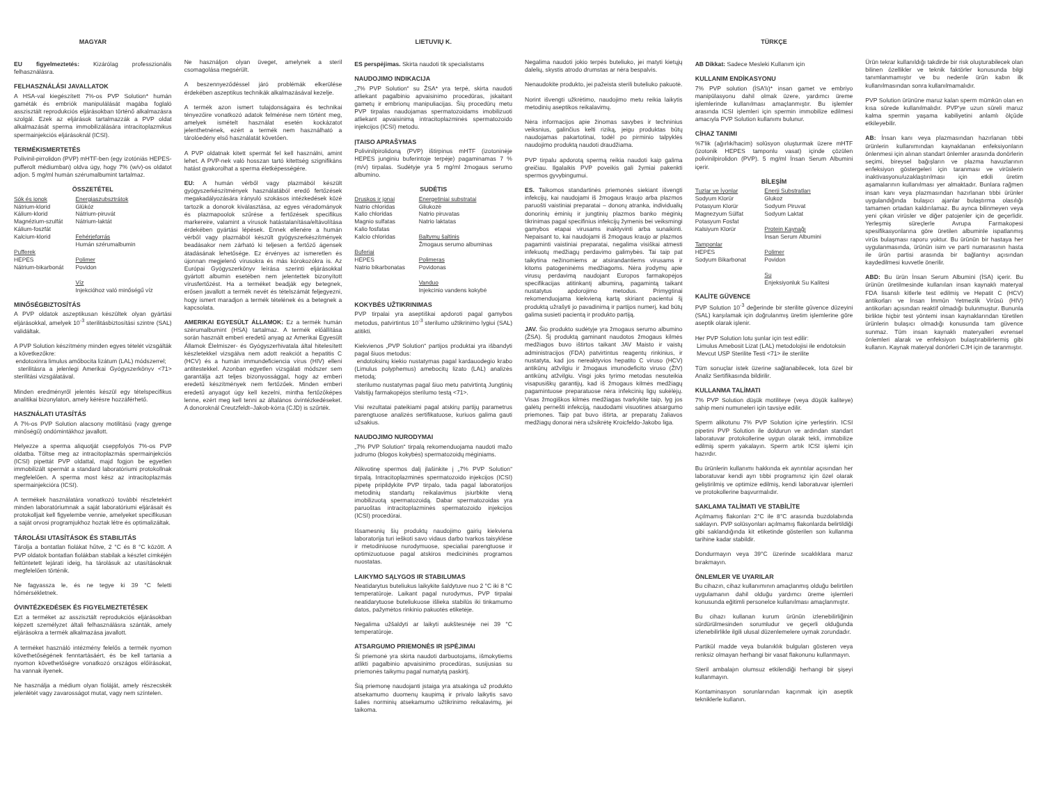MAGYAR
EU figyelmeztetés: Kizárólag professzionális felhasználásra.
FELHASZNÁLÁSI JAVALLATOK
A HSA-val kiegészített 7%-os PVP Solution* humán gaméták és embriók manipulálását magába foglaló asszisztált reprodukciós eljárásokban történő alkalmazásra szolgál. Ezek az eljárások tartalmazzák a PVP oldat alkalmazását sperma immobilizálására intracitoplazmikus spermainjekciós eljárásoknál (ICSI).
TERMÉKISMERTETÉS
Polivinil-pirrolidon (PVP) mHTF-ben (egy izotóniás HEPES-pufferolt médiumban) oldva úgy, hogy 7% (w/v)-os oldatot adjon. 5 mg/ml humán szérumalbumint tartalmaz.
ÖSSZETÉTEL
| Sók és ionok Nátrium-klorid Kálium-klorid Magnézium-szulfát Kálium-foszfát Kalcium-klorid Pufferek HEPES Nátrium-bikarbonát | Energiaszubsztrátok Glükóz Nátrium-piruvát Nátrium-laktát Fehérjeforrás Humán szérumalbumin Polimer Povidon Víz Injekcióhoz való minőségű víz |
MINŐSÉGBIZTOSÍTÁS
A PVP oldatok aszeptikusan készültek olyan gyártási eljárásokkal, amelyek 10<sup>-3</sup> sterilitásbiztosítási szintre (SAL) validáltak.
A PVP Solution készítmény minden egyes tételét vizsgálták a következőkre:
endotoxinra limulus amőbocita lizátum (LAL) módszerrel;
sterilitásra a jelenlegi Amerikai Gyógyszerkönyv <71> sterilitási vizsgálatával.
Minden eredményről jelentés készül egy tételspecifikus analitikai bizonylaton, amely kérésre hozzáférhető.
HASZNÁLATI UTASÍTÁS
A 7%-os PVP Solution alacsony motilitású (vagy gyenge minőségű) ondómintákhoz javallott.
Helyezze a sperma aliquotját cseppfolyós 7%-os PVP oldatba. Töltse meg az intracitoplazmás spermainjekciós (ICSI) pipettát PVP oldattal, majd fogjon be egyetlen immobilizált spermát a standard laboratóriumi protokollnak megfelelően. A sperma most kész az intracitoplazmás spermainjekcióra (ICSI).
A termékek használatára vonatkozó további részletekért minden laboratóriumnak a saját laboratóriumi eljárásait és protokolljait kell figyelembe vennie, amelyeket specifikusan a saját orvosi programjukhoz hoztak létre és optimalizáltak.
TÁROLÁSI UTASÍTÁSOK ÉS STABILITÁS
Tárolja a bontatlan fiolákat hűtve, 2 °C és 8 °C között. A PVP oldatok bontatlan fiolákban stabilak a készlet címkéjén feltüntetett lejárati ideig, ha tárolásuk az utasításoknak megfelelően történik.
Ne fagyassza le, és ne tegye ki 39 °C feletti hőmérsékletnek.
ÓVINTÉZKEDÉSEK ÉS FIGYELMEZTETÉSEK
Ezt a terméket az asszisztált reprodukciós eljárásokban képzett személyzet általi felhasználásra szánták, amely eljárásokra a termék alkalmazása javallott.
A terméket használó intézmény felelős a termék nyomon követhetőségének fenntartásáért, és be kell tartania a nyomon követhetőségre vonatkozó országos előírásokat, ha vannak ilyenek.
Ne használja a médium olyan fioláját, amely részecskék jelenlétét vagy zavarosságot mutat, vagy nem színtelen.
Ne használjon olyan üveget, amelynek a steril csomagolása megsérült.
A beszennyeződéssel járó problémák elkerülése érdekében aszeptikus technikák alkalmazásával kezelje.
A termék azon ismert tulajdonságaira és technikai tényezőire vonatkozó adatok felmérése nem történt meg, amelyek ismételt használat esetén kockázatot jelenthetnének, ezért a termék nem használható a tárolóedény első használatát követően.
A PVP oldatnak kitett spermát fel kell használni, amint lehet. A PVP-nek való hosszan tartó kitettség szignifikáns hatást gyakorolhat a sperma életképességére.
EU: A humán vérből vagy plazmából készült gyógyszerkészítmények használatából eredő fertőzések megakadályozására irányuló szokásos intézkedések közé tartozik a donorok kiválasztása, az egyes véradományok és plazmapoolok szűrése a fertőzések specifikus markereire, valamint a vírusok hatástalanítása/eltávolítása érdekében gyártási lépések. Ennek ellenére a humán vérből vagy plazmából készült gyógyszerkészítmények beadásakor nem zárható ki teljesen a fertőző ágensek átadásának lehetősége. Ez érvényes az ismeretlen és újonnan megjelenő vírusokra és más kórokozókra is. Az Európai Gyógyszerkönyv leírása szerinti eljárásokkal gyártott albumin esetében nem jelentettek bizonyított vírusfertőzést. Ha a terméket beadják egy betegnek, erősen javallott a termék nevét és tételszámát feljegyezni, hogy ismert maradjon a termék tételének és a betegnek a kapcsolata.
AMERIKAI EGYESÜLT ÁLLAMOK: Ez a termék humán szérumalbumint (HSA) tartalmaz. A termék előállítása során használt emberi eredetű anyag az Amerikai Egyesült Államok Élelmiszer- és Gyógyszerhivatala által hitelesített készletekkel vizsgálva nem adott reakciót a hepatitis C (HCV) és a humán immundeficiencia vírus (HIV) elleni antitestekkel. Azonban egyetlen vizsgálati módszer sem garantálja azt teljes bizonyossággal, hogy az emberi eredetű készítmények nem fertőzőek. Minden emberi eredetű anyagot úgy kell kezelni, mintha fertőzőképes lenne, ezért meg kell tenni az általános óvintézkedéseket. A donoroknál Creutzfeldt–Jakob-kórra (CJD) is szűrték.
LIETUVIŲ K.
ES perspėjimas. Skirta naudoti tik specialistams
NAUDOJIMO INDIKACIJA
„7% PVP Solution“ su ŽSA* yra terpė, skirta naudoti atliekant pagalbinio apvaisinimo procedūras, įskaitant gametų ir embrionų manipuliacijas. Šių procedūrų metu PVP tirpalas naudojamas spermatozoidams imobilizuoti atliekant apvaisinimą intracitoplazminės spermatozoido injekcijos (ICSI) metodu.
ĮTAISO APRAŠYMAS
Polivinilpirolidoną (PVP) ištirpinus mHTF (izotoninėje HEPES junginiu buferintoje terpėje) pagaminamas 7 % (m/v) tirpalas. Sudėtyje yra 5 mg/ml žmogaus serumo albumino.
SUDĖTIS
| Druskos ir jonai Natrio chloridas Kalio chloridas Magnio sulfatas Kalio fosfatas Kalcio chloridas Buferiai HEPES Natrio bikarbonatas | Energetiniai substratai Gliukozė Natrio piruvatas Natrio laktatas Baltymų šaltinis Žmogaus serumo albuminas Polimeras Povidonas Vanduo Injekcinio vandens kokybė |
KOKYBĖS UŽTIKRINIMAS
PVP tirpalai yra aseptiškai apdoroti pagal gamybos metodus, patvirtintus 10<sup>-3</sup> sterilumo užtikrinimo lygiui (SAL) atitikti.
Kiekvienos „PVP Solution“ partijos produktai yra išbandyti pagal šiuos metodus:
endotoksinų kiekio nustatymas pagal kardauodegio krabo (Limulus polyphemus) amebocitų lizato (LAL) analizės metodą;
sterilumo nustatymas pagal šiuo metu patvirtintą Jungtinių Valstijų farmakopėjos sterilumo testą <71>.
Visi rezultatai pateikiami pagal atskirų partijų parametrus parengtuose analizės sertifikatuose, kuriuos galima gauti užsakius.
NAUDOJIMO NURODYMAI
„7% PVP Solution“ tirpalą rekomenduojama naudoti mažo judrumo (blogos kokybės) spermatozoidų mėginiams.
Alikvotinę spermos dalį įlašinkite į „7% PVP Solution“ tirpalą. Intracitoplazminės spermatozoido injekcijos (ICSI) pipetę pripildykite PVP tirpalo, tada pagal laboratorijos metodinių standartų reikalavimus įsiurbkite vieną imobilizuotą spermatozoidą. Dabar spermatozoidas yra paruoštas intracitoplazminės spermatozoido injekcijos (ICSI) procedūrai.
Išsamesnių šių produktų naudojimo gairių kiekviena laboratorija turi ieškoti savo vidaus darbo tvarkos taisyklėse ir metodiniuose nurodymuose, specialiai parengtuose ir optimizuotuose pagal atskiros medicininės programos nuostatas.
LAIKYMO SĄLYGOS IR STABILUMAS
Neatidarytus buteliukus laikykite šaldytuve nuo 2 °C iki 8 °C temperatūroje. Laikant pagal nurodymus, PVP tirpalai neatidarytuose buteliukuose išlieka stabilūs iki tinkamumo datos, pažymėtos rinkinio pakuotės etiketėje.
Negalima užšaldyti ar laikyti aukštesnėje nei 39 °C temperatūroje.
ATSARGUMO PRIEMONĖS IR ĮSPĖJIMAI
Ši priemonė yra skirta naudoti darbuotojams, išmokytiems atlikti pagalbinio apvaisinimo procedūras, susijusias su priemonės taikymu pagal numatytą paskirtį.
Šią priemonę naudojanti įstaiga yra atsakinga už produkto atsekamumo duomenų kaupimą ir privalo laikytis savo šalies norminių atsekamumo užtikrinimo reikalavimų, jei taikoma.
Negalima naudoti jokio terpės buteliuko, jei matyti kietųjų dalelių, skystis atrodo drumstas ar nėra bespalvis.
Nenaudokite produkto, jei pažeista sterili buteliuko pakuotė.
Norint išvengti užkrėtimo, naudojimo metu reikia laikytis metodinių aseptikos reikalavimų.
Nėra informacijos apie žinomas savybes ir techninius veiksnius, galinčius kelti riziką, jeigu produktas būtų naudojamas pakartotinai, todėl po pirminio talpyklės naudojimo produktą naudoti draudžiama.
PVP tirpalu apdorotą spermą reikia naudoti kaip galima greičiau. Ilgalaikis PVP poveikis gali žymiai pakenkti spermos gyvybingumui.
ES. Taikomos standartinės priemonės siekiant išvengti infekcijų, kai naudojami iš žmogaus kraujo arba plazmos paruošti vaistiniai preparatai – donorų atranka, individualių donorinių ėminių ir jungtinių plazmos banko mėginių tikrinimas pagal specifinius infekcijų žymenis bei veiksmingi gamybos etapai virusams inaktyvinti arba sunaikinti. Nepaisant to, kai naudojami iš žmogaus kraujo ar plazmos pagaminti vaistiniai preparatai, negalima visiškai atmesti infekuotų medžiagų perdavimo galimybės. Tai taip pat taikytina nežinomiems ar atsirandantiems virusams ir kitoms patogeninėms medžiagoms. Nėra įrodymų apie virusų perdavimą naudojant Europos farmakopėjos specifikacijas atitinkantį albuminą, pagamintą taikant nustatytus apdorojimo metodus. Primygtinai rekomenduojama kiekvieną kartą skiriant pacientui šį produktą užrašyti jo pavadinimą ir partijos numerį, kad būtų galima susieti pacientą ir produkto partiją.
JAV. Šio produkto sudėtyje yra žmogaus serumo albumino (ŽSA). Šį produktą gaminant naudotos žmogaus kilmės medžiagos buvo ištirtos taikant JAV Maisto ir vaistų administracijos (FDA) patvirtintus reagentų rinkinius, ir nustatyta, kad jos nereaktyvios hepatito C viruso (HCV) antikūnų atžvilgiu ir žmogaus imunodeficito viruso (ŽIV) antikūnų atžvilgiu. Visgi joks tyrimo metodas nesuteikia visapusiškų garantijų, kad iš žmogaus kilmės medžiagų pagamintuose preparatuose nėra infekcinių ligų sukėlėjų. Visas žmogiškos kilmės medžiagas tvarkykite taip, lyg jos galėtų pernešti infekciją, naudodami visuotines atsargumo priemones. Taip pat buvo ištirta, ar preparatų žaliavos medžiagų donorai nėra užsikrėtę Kroicfeldo-Jakobo liga.
TÜRKÇE
AB Dikkat: Sadece Mesleki Kullanım için
KULLANIM ENDİKASYONU
7% PVP solution (İSA'lı)* insan gamet ve embriyo manipülasyonu dahil olmak üzere, yardımcı üreme işlemlerinde kullanılması amaçlanmıştır. Bu işlemler arasında ICSI işlemleri için spermin immobilize edilmesi amacıyla PVP Solution kullanımı bulunur.
CİHAZ TANIMI
%7'lik (ağırlık/hacim) solüsyon oluşturmak üzere mHTF (izotonik HEPES tamponlu vasat) içinde çözülen polivinilpirolidon (PVP). 5 mg/ml İnsan Serum Albumini içerir.
BİLEŞİM
| Tuzlar ve İyonlar Sodyum Klorür Potasyum Klorür Magnezyum Sülfat Potasyum Fosfat Kalsiyum Klorür Tamponlar HEPES Sodyum Bikarbonat | Enerji Substratları Glukoz Sodyum Piruvat Sodyum Laktat Protein Kaynağı İnsan Serum Albumini Polimer Povidon Su Enjeksiyonluk Su Kalitesi |
KALİTE GÜVENCE
PVP Solution 10<sup>-3</sup> değerinde bir sterilite güvence düzeyini (SAL) karşılamak için doğrulanmış üretim işlemlerine göre aseptik olarak işlenir.
Her PVP Solution lotu şunlar için test edilir:
Limulus Amebosit Lizat (LAL) metodolojisi ile endotoksin
Mevcut USP Sterilite Testi <71> ile sterilite
Tüm sonuçlar istek üzerine sağlanabilecek, lota özel bir Analiz Sertifikasında bildirilir.
KULLANMA TALİMATI
7% PVP Solution düşük motiliteye (veya düşük kaliteye) sahip meni numuneleri için tavsiye edilir.
Sperm alikotunu 7% PVP Solution içine yerleştirin. ICSI pipetini PVP Solution ile doldurun ve ardından standart laboratuvar protokollerine uygun olarak tekli, immobilize edilmiş sperm yakalayın. Sperm artık ICSI işlemi için hazırdır.
Bu ürünlerin kullanımı hakkında ek ayrıntılar açısından her laboratuvar kendi ayrı tıbbi programınız için özel olarak geliştirilmiş ve optimize edilmiş, kendi laboratuvar işlemleri ve protokollerine başvurmalıdır.
SAKLAMA TALİMATI VE STABİLİTE
Açılmamış flakonları 2°C ile 8°C arasında buzdolabında saklayın. PVP solüsyonları açılmamış flakonlarda belirtildiği gibi saklandığında kit etiketinde gösterilen son kullanma tarihine kadar stabildir.
Dondurmayın veya 39°C üzerinde sıcaklıklara maruz bırakmayın.
ÖNLEMLER VE UYARILAR
Bu cihazın, cihaz kullanımının amaçlanmış olduğu belirtilen uygulamanın dahil olduğu yardımcı üreme işlemleri konusunda eğitimli personelce kullanılması amaçlanmıştır.
Bu cihazı kullanan kurum ürünün izlenebilirliğinin sürdürülmesinden sorumludur ve geçerli olduğunda izlenebilirlikle ilgili ulusal düzenlemelere uymak zorundadır.
Partikül madde veya bulanıklık bulguları gösteren veya renksiz olmayan herhangi bir vasat flakonunu kullanmayın.
Steril ambalajın olumsuz etkilendiği herhangi bir şişeyi kullanmayın.
Kontaminasyon sorunlarından kaçınmak için aseptik tekniklerle kullanın.
Ürün tekrar kullanıldığı takdirde bir risk oluşturabilecek olan bilinen özellikler ve teknik faktörler konusunda bilgi tanımlanmamıştır ve bu nedenle ürün kabın ilk kullanılmasından sonra kullanılmamalıdır.
PVP Solution ürününe maruz kalan sperm mümkün olan en kısa sürede kullanılmalıdır. PVP'ye uzun süreli maruz kalma spermin yaşama kabiliyetini anlamlı ölçüde etkileyebilir.
AB: İnsan kanı veya plazmasından hazırlanan tıbbi ürünlerin kullanımından kaynaklanan enfeksiyonların önlenmesi için alınan standart önlemler arasında donörlerin seçimi, bireysel bağışların ve plazma havuzlarının enfeksiyon göstergeleri için taranması ve virüslerin inaktivasyonu/uzaklaştırılması için etkili üretim aşamalarının kullanılması yer almaktadır. Bunlara rağmen insan kanı veya plazmasından hazırlanan tıbbi ürünler uygulandığında bulaşıcı ajanlar bulaştırma olasılığı tamamen ortadan kaldırılamaz. Bu aynca bilinmeyen veya yeni çıkan virüsler ve diğer patojenler için de geçerlidir. Yerleşmiş süreçlerle Avrupa Farmakopesi spesifikasyonlarına göre üretilen albuminle ispatlanmış virüs bulaşması raporu yoktur. Bu ürünün bir hastaya her uygulanmasında, ürünün isim ve parti numarasının hasta ile ürün partisi arasında bir bağlantıyı açısından kaydedilmesi kuvvetle önerilir.
ABD: Bu ürün İnsan Serum Albumini (İSA) içerir. Bu ürünün üretilmesinde kullanılan insan kaynaklı materyal FDA lisanslı kitlerle test edilmiş ve Hepatit C (HCV) antikorları ve İnsan İmmün Yetmezlik Virüsü (HIV) antikorları açısından reaktif olmadığı bulunmuştur. Bununla birlikte hiçbir test yöntemi insan kaynaklarından türetilen ürünlerin bulaşıcı olmadığı konusunda tam güvence sunmaz. Tüm insan kaynaklı materyalleri evrensel önlemleri alarak ve enfeksiyon bulaştırabilirlermiş gibi kullanın. Kaynak materyal donörleri CJH için de taranmıştır.